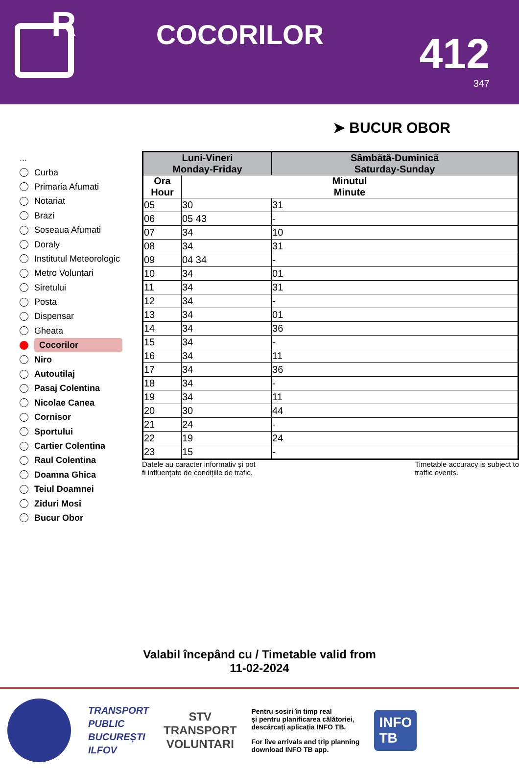R
COCORILOR
412
347
➤ BUCUR OBOR
...
Curba
Primaria Afumati
Notariat
Brazi
Soseaua Afumati
Doraly
Institutul Meteorologic
Metro Voluntari
Siretului
Posta
Dispensar
Gheata
Cocorilor
Niro
Autoutilaj
Pasaj Colentina
Nicolae Canea
Cornisor
Sportului
Cartier Colentina
Raul Colentina
Doamna Ghica
Teiul Doamnei
Ziduri Mosi
Bucur Obor
| Luni-Vineri Monday-Friday | | Sâmbătă-Duminică Saturday-Sunday |
| --- | --- | --- |
| Ora Hour | Minutul Minute | |
| 05 | 30 | 31 |
| 06 | 05 43 | - |
| 07 | 34 | 10 |
| 08 | 34 | 31 |
| 09 | 04 34 | - |
| 10 | 34 | 01 |
| 11 | 34 | 31 |
| 12 | 34 | - |
| 13 | 34 | 01 |
| 14 | 34 | 36 |
| 15 | 34 | - |
| 16 | 34 | 11 |
| 17 | 34 | 36 |
| 18 | 34 | - |
| 19 | 34 | 11 |
| 20 | 30 | 44 |
| 21 | 24 | - |
| 22 | 19 | 24 |
| 23 | 15 | - |
Datele au caracter informativ și pot
fi influențate de condițiile de trafic.
Timetable accuracy is subject to
traffic events.
Valabil începând cu / Timetable valid from
11-02-2024
TRANSPORT
PUBLIC
BUCUREȘTI
ILFOV
STV
TRANSPORT
VOLUNTARI
Pentru sosiri în timp real
și pentru planificarea călătoriei,
descărcați aplicația INFO TB.
For live arrivals and trip planning
download INFO TB app.
INFO
TB